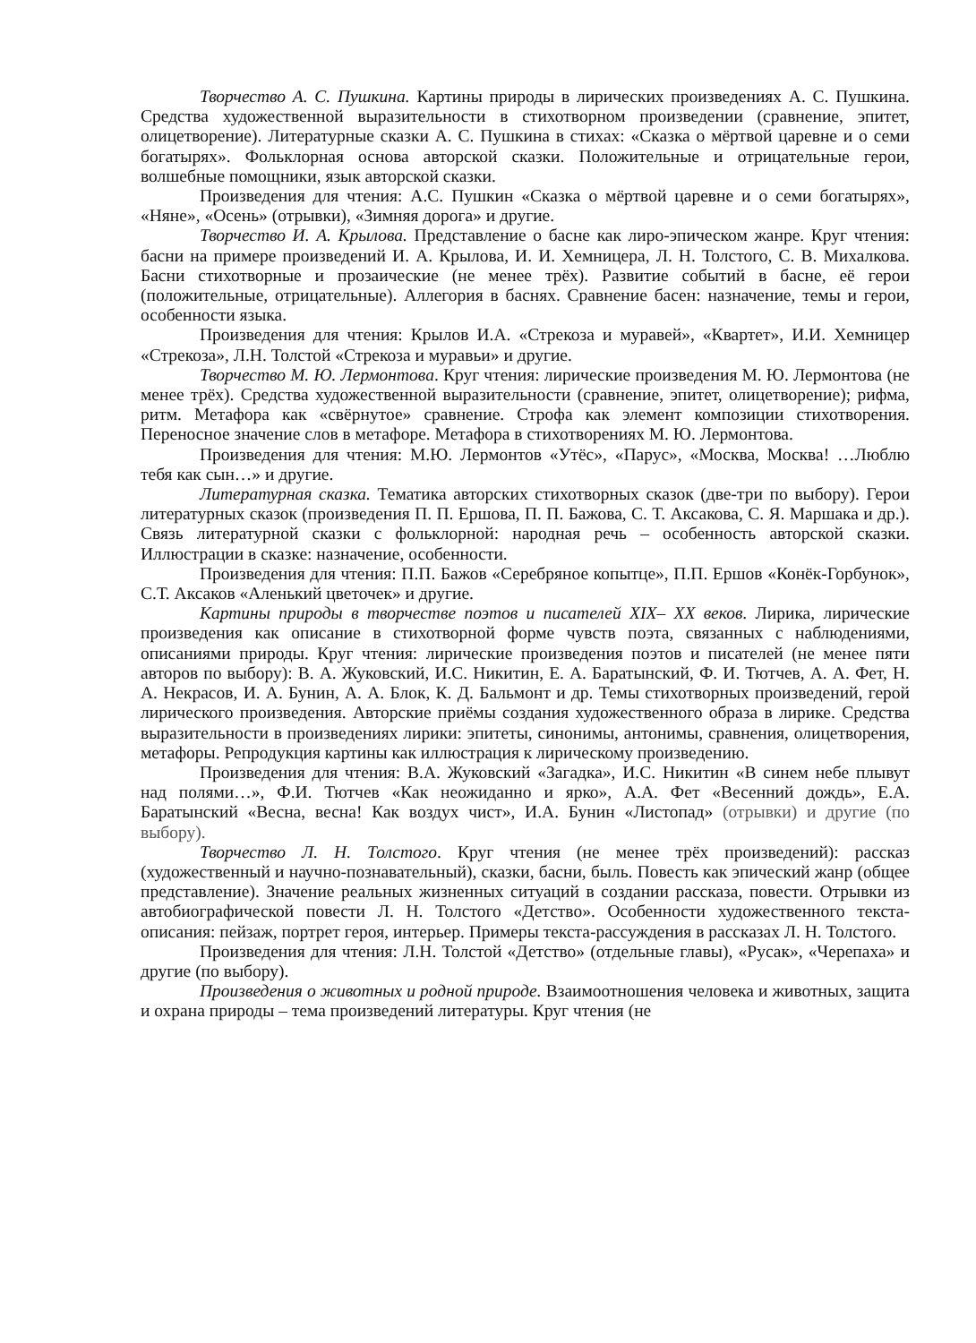Творчество А. С. Пушкина. Картины природы в лирических произведениях А. С. Пушкина. Средства художественной выразительности в стихотворном произведении (сравнение, эпитет, олицетворение). Литературные сказки А. С. Пушкина в стихах: «Сказка о мёртвой царевне и о семи богатырях». Фольклорная основа авторской сказки. Положительные и отрицательные герои, волшебные помощники, язык авторской сказки.
Произведения для чтения: А.С. Пушкин «Сказка о мёртвой царевне и о семи богатырях», «Няне», «Осень» (отрывки), «Зимняя дорога» и другие.
Творчество И. А. Крылова. Представление о басне как лиро-эпическом жанре. Круг чтения: басни на примере произведений И. А. Крылова, И. И. Хемницера, Л. Н. Толстого, С. В. Михалкова. Басни стихотворные и прозаические (не менее трёх). Развитие событий в басне, её герои (положительные, отрицательные). Аллегория в баснях. Сравнение басен: назначение, темы и герои, особенности языка.
Произведения для чтения: Крылов И.А. «Стрекоза и муравей», «Квартет», И.И. Хемницер «Стрекоза», Л.Н. Толстой «Стрекоза и муравьи» и другие.
Творчество М. Ю. Лермонтова. Круг чтения: лирические произведения М. Ю. Лермонтова (не менее трёх). Средства художественной выразительности (сравнение, эпитет, олицетворение); рифма, ритм. Метафора как «свёрнутое» сравнение. Строфа как элемент композиции стихотворения. Переносное значение слов в метафоре. Метафора в стихотворениях М. Ю. Лермонтова.
Произведения для чтения: М.Ю. Лермонтов «Утёс», «Парус», «Москва, Москва! …Люблю тебя как сын…» и другие.
Литературная сказка. Тематика авторских стихотворных сказок (две-три по выбору). Герои литературных сказок (произведения П. П. Ершова, П. П. Бажова, С. Т. Аксакова, С. Я. Маршака и др.). Связь литературной сказки с фольклорной: народная речь – особенность авторской сказки. Иллюстрации в сказке: назначение, особенности.
Произведения для чтения: П.П. Бажов «Серебряное копытце», П.П. Ершов «Конёк-Горбунок», С.Т. Аксаков «Аленький цветочек» и другие.
Картины природы в творчестве поэтов и писателей XIX– XX веков. Лирика, лирические произведения как описание в стихотворной форме чувств поэта, связанных с наблюдениями, описаниями природы. Круг чтения: лирические произведения поэтов и писателей (не менее пяти авторов по выбору): В. А. Жуковский, И.С. Никитин, Е. А. Баратынский, Ф. И. Тютчев, А. А. Фет, Н. А. Некрасов, И. А. Бунин, А. А. Блок, К. Д. Бальмонт и др. Темы стихотворных произведений, герой лирического произведения. Авторские приёмы создания художественного образа в лирике. Средства выразительности в произведениях лирики: эпитеты, синонимы, антонимы, сравнения, олицетворения, метафоры. Репродукция картины как иллюстрация к лирическому произведению.
Произведения для чтения: В.А. Жуковский «Загадка», И.С. Никитин «В синем небе плывут над полями…», Ф.И. Тютчев «Как неожиданно и ярко», А.А. Фет «Весенний дождь», Е.А. Баратынский «Весна, весна! Как воздух чист», И.А. Бунин «Листопад» (отрывки) и другие (по выбору).
Творчество Л. Н. Толстого. Круг чтения (не менее трёх произведений): рассказ (художественный и научно-познавательный), сказки, басни, быль. Повесть как эпический жанр (общее представление). Значение реальных жизненных ситуаций в создании рассказа, повести. Отрывки из автобиографической повести Л. Н. Толстого «Детство». Особенности художественного текста-описания: пейзаж, портрет героя, интерьер. Примеры текста-рассуждения в рассказах Л. Н. Толстого.
Произведения для чтения: Л.Н. Толстой «Детство» (отдельные главы), «Русак», «Черепаха» и другие (по выбору).
Произведения о животных и родной природе. Взаимоотношения человека и животных, защита и охрана природы – тема произведений литературы. Круг чтения (не